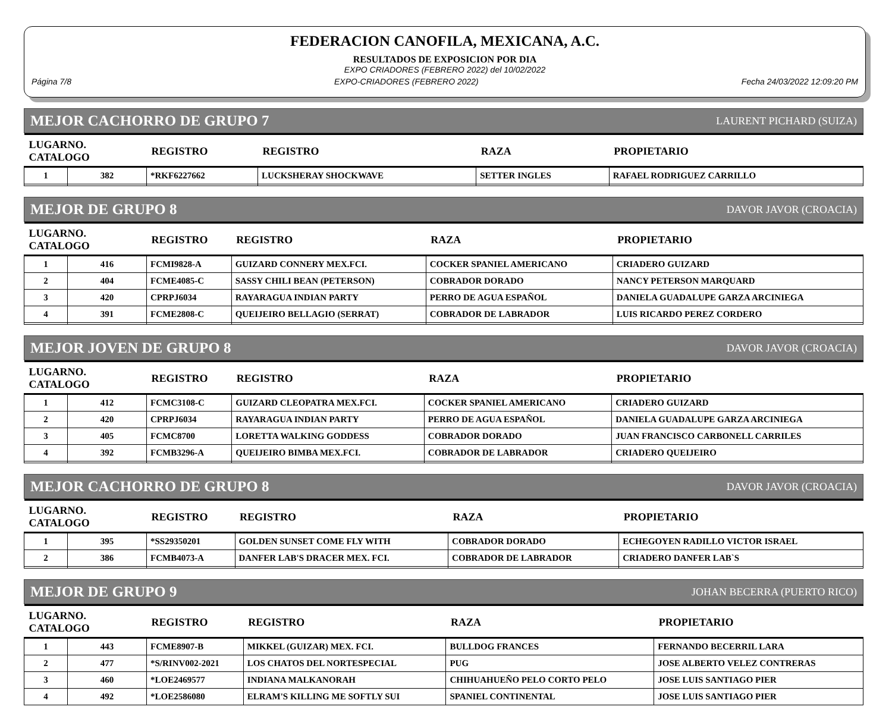FEDERACION CANOFILA, MEXICANA, A.C.
RESULTADOS DE EXPOSICION POR DIA
EXPO CRIADORES (FEBRERO 2022) del 10/02/2022
Página 7/8 EXPO-CRIADORES (FEBRERO 2022) Fecha 24/03/2022 12:09:20 PM
MEJOR CACHORRO DE GRUPO 7 LAURENT PICHARD (SUIZA)
| LUGARNO. CATALOGO | | REGISTRO | REGISTRO | RAZA | PROPIETARIO |
| --- | --- | --- | --- | --- | --- |
| 1 | 382 | *RKF6227662 | LUCKSHERAY SHOCKWAVE | SETTER INGLES | RAFAEL RODRIGUEZ CARRILLO |
MEJOR DE GRUPO 8 DAVOR JAVOR (CROACIA)
| LUGARNO. CATALOGO | | REGISTRO | REGISTRO | RAZA | PROPIETARIO |
| --- | --- | --- | --- | --- | --- |
| 1 | 416 | FCMI9828-A | GUIZARD CONNERY MEX.FCI. | COCKER SPANIEL AMERICANO | CRIADERO GUIZARD |
| 2 | 404 | FCME4085-C | SASSY CHILI BEAN (PETERSON) | COBRADOR DORADO | NANCY PETERSON MARQUARD |
| 3 | 420 | CPRPJ6034 | RAYARAGUA INDIAN PARTY | PERRO DE AGUA ESPAÑOL | DANIELA GUADALUPE GARZA ARCINIEGA |
| 4 | 391 | FCME2808-C | QUEIJEIRO BELLAGIO (SERRAT) | COBRADOR DE LABRADOR | LUIS RICARDO PEREZ CORDERO |
MEJOR JOVEN DE GRUPO 8 DAVOR JAVOR (CROACIA)
| LUGARNO. CATALOGO | | REGISTRO | REGISTRO | RAZA | PROPIETARIO |
| --- | --- | --- | --- | --- | --- |
| 1 | 412 | FCMC3108-C | GUIZARD CLEOPATRA MEX.FCI. | COCKER SPANIEL AMERICANO | CRIADERO GUIZARD |
| 2 | 420 | CPRPJ6034 | RAYARAGUA INDIAN PARTY | PERRO DE AGUA ESPAÑOL | DANIELA GUADALUPE GARZA ARCINIEGA |
| 3 | 405 | FCMC8700 | LORETTA WALKING GODDESS | COBRADOR DORADO | JUAN FRANCISCO CARBONELL CARRILES |
| 4 | 392 | FCMB3296-A | QUEIJEIRO BIMBA MEX.FCI. | COBRADOR DE LABRADOR | CRIADERO QUEIJEIRO |
MEJOR CACHORRO DE GRUPO 8 DAVOR JAVOR (CROACIA)
| LUGARNO. CATALOGO | | REGISTRO | REGISTRO | RAZA | PROPIETARIO |
| --- | --- | --- | --- | --- | --- |
| 1 | 395 | *SS29350201 | GOLDEN SUNSET COME FLY WITH | COBRADOR DORADO | ECHEGOYEN RADILLO VICTOR ISRAEL |
| 2 | 386 | FCMB4073-A | DANFER LAB'S DRACER MEX. FCI. | COBRADOR DE LABRADOR | CRIADERO DANFER LAB`S |
MEJOR DE GRUPO 9 JOHAN BECERRA (PUERTO RICO)
| LUGARNO. CATALOGO | | REGISTRO | REGISTRO | RAZA | PROPIETARIO |
| --- | --- | --- | --- | --- | --- |
| 1 | 443 | FCME8907-B | MIKKEL (GUIZAR) MEX. FCI. | BULLDOG FRANCES | FERNANDO BECERRIL LARA |
| 2 | 477 | *S/RINV002-2021 | LOS CHATOS DEL NORTESPECIAL | PUG | JOSE ALBERTO VELEZ CONTRERAS |
| 3 | 460 | *LOE2469577 | INDIANA MALKANORAH | CHIHUAHUEÑO PELO CORTO PELO | JOSE LUIS SANTIAGO PIER |
| 4 | 492 | *LOE2586080 | ELRAM'S KILLING ME SOFTLY SUI | SPANIEL CONTINENTAL | JOSE LUIS SANTIAGO PIER |